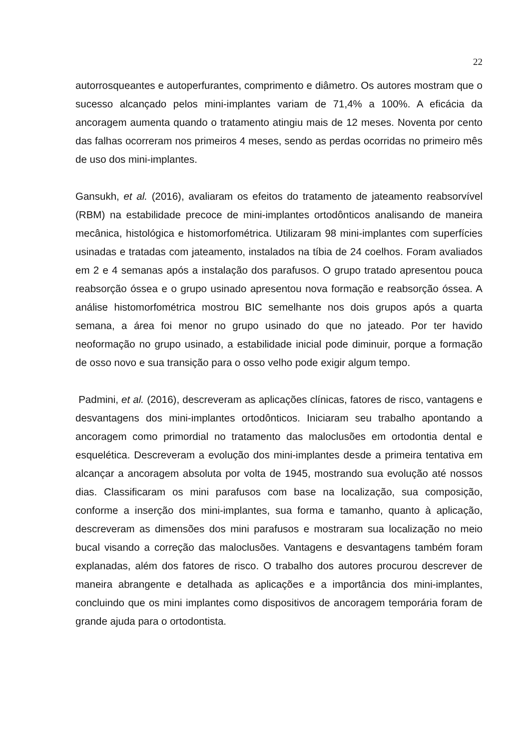22
autorrosqueantes e autoperfurantes, comprimento e diâmetro. Os autores mostram que o sucesso alcançado pelos mini-implantes variam de 71,4% a 100%. A eficácia da ancoragem aumenta quando o tratamento atingiu mais de 12 meses. Noventa por cento das falhas ocorreram nos primeiros 4 meses, sendo as perdas ocorridas no primeiro mês de uso dos mini-implantes.
Gansukh, et al. (2016), avaliaram os efeitos do tratamento de jateamento reabsorvível (RBM) na estabilidade precoce de mini-implantes ortodônticos analisando de maneira mecânica, histológica e histomorfométrica. Utilizaram 98 mini-implantes com superfícies usinadas e tratadas com jateamento, instalados na tíbia de 24 coelhos. Foram avaliados em 2 e 4 semanas após a instalação dos parafusos. O grupo tratado apresentou pouca reabsorção óssea e o grupo usinado apresentou nova formação e reabsorção óssea. A análise histomorfométrica mostrou BIC semelhante nos dois grupos após a quarta semana, a área foi menor no grupo usinado do que no jateado. Por ter havido neoformação no grupo usinado, a estabilidade inicial pode diminuir, porque a formação de osso novo e sua transição para o osso velho pode exigir algum tempo.
Padmini, et al. (2016), descreveram as aplicações clínicas, fatores de risco, vantagens e desvantagens dos mini-implantes ortodônticos. Iniciaram seu trabalho apontando a ancoragem como primordial no tratamento das maloclusões em ortodontia dental e esquelética. Descreveram a evolução dos mini-implantes desde a primeira tentativa em alcançar a ancoragem absoluta por volta de 1945, mostrando sua evolução até nossos dias. Classificaram os mini parafusos com base na localização, sua composição, conforme a inserção dos mini-implantes, sua forma e tamanho, quanto à aplicação, descreveram as dimensões dos mini parafusos e mostraram sua localização no meio bucal visando a correção das maloclusões. Vantagens e desvantagens também foram explanadas, além dos fatores de risco. O trabalho dos autores procurou descrever de maneira abrangente e detalhada as aplicações e a importância dos mini-implantes, concluindo que os mini implantes como dispositivos de ancoragem temporária foram de grande ajuda para o ortodontista.